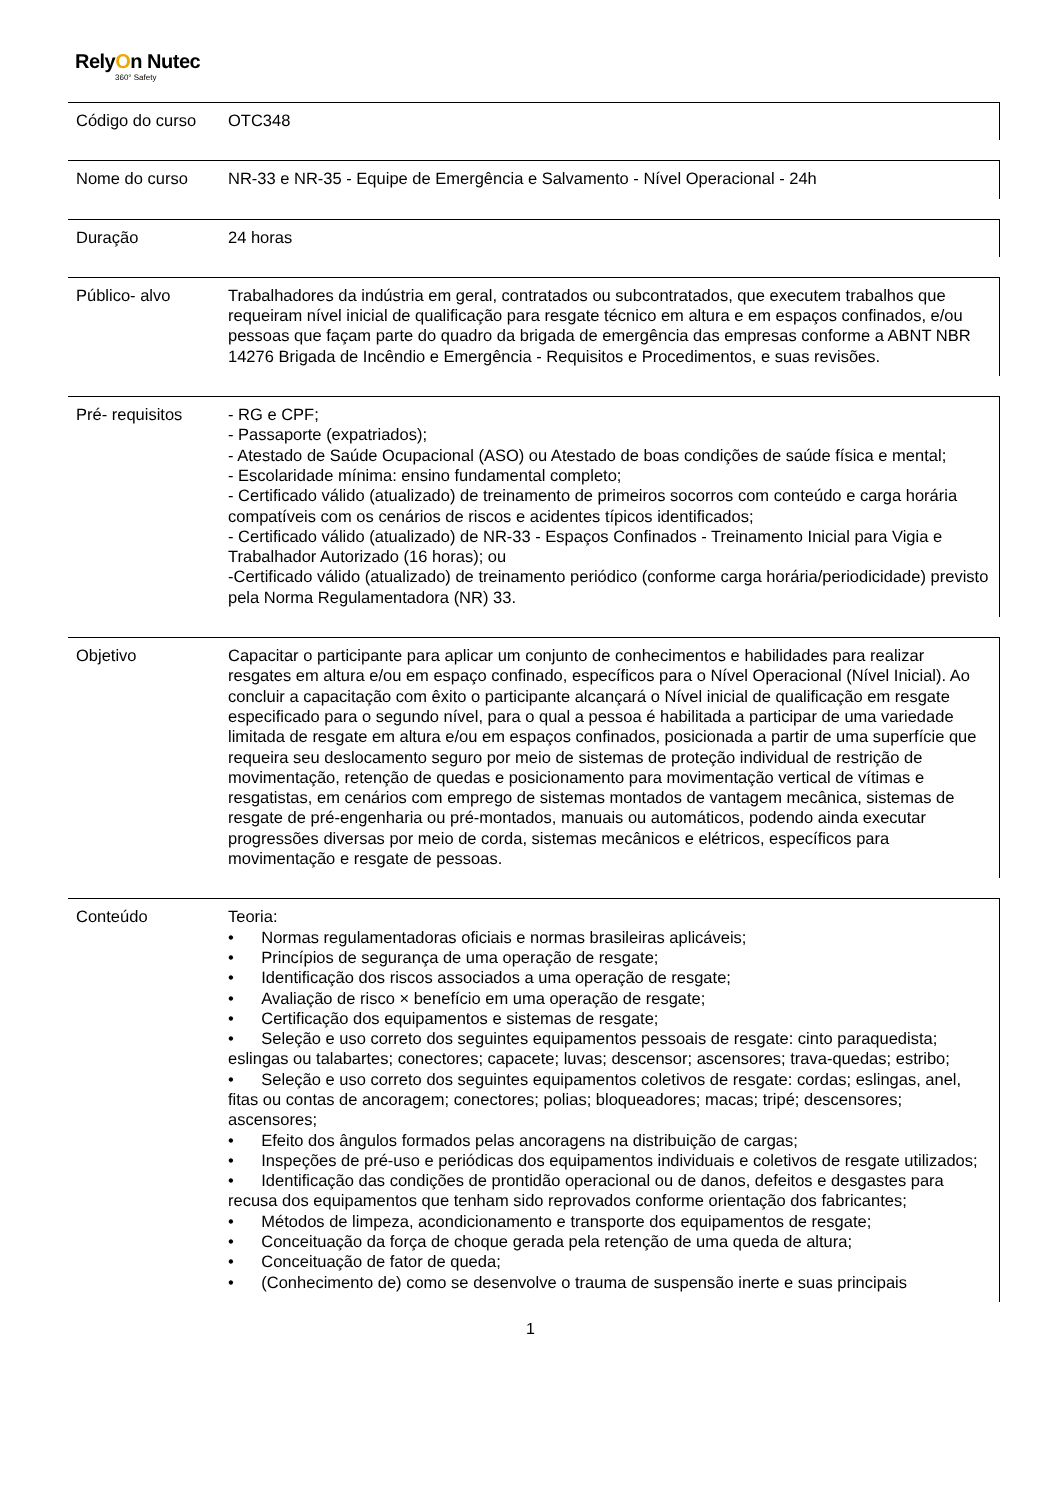RelyOn Nutec
360° Safety
| Código do curso | OTC348 |
| Nome do curso | NR-33 e NR-35 - Equipe de Emergência e Salvamento - Nível Operacional - 24h |
| Duração | 24 horas |
| Público- alvo | Trabalhadores da indústria em geral, contratados ou subcontratados, que executem trabalhos que requeiram nível inicial de qualificação para resgate técnico em altura e em espaços confinados, e/ou pessoas que façam parte do quadro da brigada de emergência das empresas conforme a ABNT NBR 14276 Brigada de Incêndio e Emergência - Requisitos e Procedimentos, e suas revisões. |
| Pré- requisitos | - RG e CPF; - Passaporte (expatriados); - Atestado de Saúde Ocupacional (ASO) ou Atestado de boas condições de saúde física e mental; - Escolaridade mínima: ensino fundamental completo; - Certificado válido (atualizado) de treinamento de primeiros socorros com conteúdo e carga horária compatíveis com os cenários de riscos e acidentes típicos identificados; - Certificado válido (atualizado) de NR-33 - Espaços Confinados - Treinamento Inicial para Vigia e Trabalhador Autorizado (16 horas); ou -Certificado válido (atualizado) de treinamento periódico (conforme carga horária/periodicidade) previsto pela Norma Regulamentadora (NR) 33. |
| Objetivo | Capacitar o participante para aplicar um conjunto de conhecimentos e habilidades para realizar resgates em altura e/ou em espaço confinado, específicos para o Nível Operacional (Nível Inicial). Ao concluir a capacitação com êxito o participante alcançará o Nível inicial de qualificação em resgate especificado para o segundo nível, para o qual a pessoa é habilitada a participar de uma variedade limitada de resgate em altura e/ou em espaços confinados, posicionada a partir de uma superfície que requeira seu deslocamento seguro por meio de sistemas de proteção individual de restrição de movimentação, retenção de quedas e posicionamento para movimentação vertical de vítimas e resgatistas, em cenários com emprego de sistemas montados de vantagem mecânica, sistemas de resgate de pré-engenharia ou pré-montados, manuais ou automáticos, podendo ainda executar progressões diversas por meio de corda, sistemas mecânicos e elétricos, específicos para movimentação e resgate de pessoas. |
| Conteúdo | Teoria: • Normas regulamentadoras oficiais e normas brasileiras aplicáveis; • Princípios de segurança de uma operação de resgate; • Identificação dos riscos associados a uma operação de resgate; • Avaliação de risco × benefício em uma operação de resgate; • Certificação dos equipamentos e sistemas de resgate; • Seleção e uso correto dos seguintes equipamentos pessoais de resgate: cinto paraquedista; eslingas ou talabartes; conectores; capacete; luvas; descensor; ascensores; trava-quedas; estribo; • Seleção e uso correto dos seguintes equipamentos coletivos de resgate: cordas; eslingas, anel, fitas ou contas de ancoragem; conectores; polias; bloqueadores; macas; tripé; descensores; ascensores; • Efeito dos ângulos formados pelas ancoragens na distribuição de cargas; • Inspeções de pré-uso e periódicas dos equipamentos individuais e coletivos de resgate utilizados; • Identificação das condições de prontidão operacional ou de danos, defeitos e desgastes para recusa dos equipamentos que tenham sido reprovados conforme orientação dos fabricantes; • Métodos de limpeza, acondicionamento e transporte dos equipamentos de resgate; • Conceituação da força de choque gerada pela retenção de uma queda de altura; • Conceituação de fator de queda; • (Conhecimento de) como se desenvolve o trauma de suspensão inerte e suas principais |
1